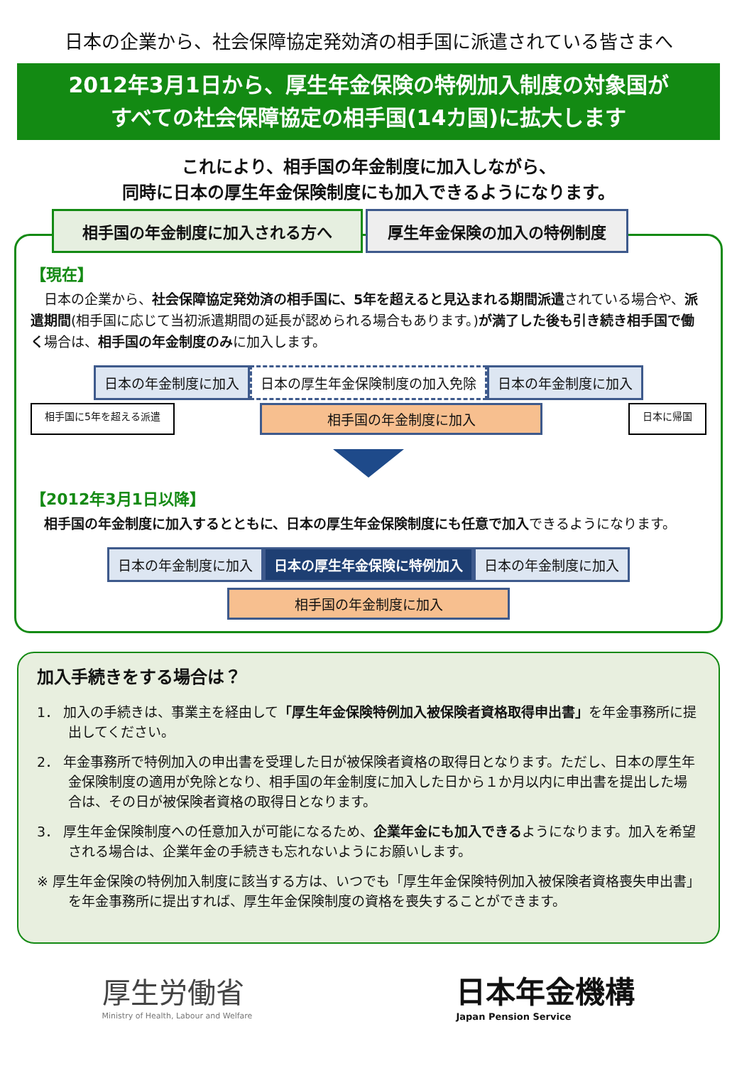日本の企業から、社会保障協定発効済の相手国に派遣されている皆さまへ
2012年3月1日から、厚生年金保険の特例加入制度の対象国が
すべての社会保障協定の相手国(14カ国)に拡大します
これにより、相手国の年金制度に加入しながら、
同時に日本の厚生年金保険制度にも加入できるようになります。
相手国の年金制度に加入される方へ 厚生年金保険の加入の特例制度
【現在】
　日本の企業から、社会保障協定発効済の相手国に、5年を超えると見込まれる期間派遣されている場合や、派遣期間(相手国に応じて当初派遣期間の延長が認められる場合もあります。)が満了した後も引き続き相手国で働く場合は、相手国の年金制度のみに加入します。
日本の年金制度に加入 日本の厚生年金保険制度の加入免除 日本の年金制度に加入
相手国に5年を超える派遣
相手国の年金制度に加入
日本に帰国
【2012年3月1日以降】
　相手国の年金制度に加入するとともに、日本の厚生年金保険制度にも任意で加入できるようになります。
日本の年金制度に加入 日本の厚生年金保険に特例加入 日本の年金制度に加入
相手国の年金制度に加入
加入手続きをする場合は？
1． 加入の手続きは、事業主を経由して「厚生年金保険特例加入被保険者資格取得申出書」を年金事務所に提出してください。
2． 年金事務所で特例加入の申出書を受理した日が被保険者資格の取得日となります。ただし、日本の厚生年金保険制度の適用が免除となり、相手国の年金制度に加入した日から１か月以内に申出書を提出した場合は、その日が被保険者資格の取得日となります。
3． 厚生年金保険制度への任意加入が可能になるため、企業年金にも加入できるようになります。加入を希望される場合は、企業年金の手続きも忘れないようにお願いします。
※ 厚生年金保険の特例加入制度に該当する方は、いつでも「厚生年金保険特例加入被保険者資格喪失申出書」を年金事務所に提出すれば、厚生年金保険制度の資格を喪失することができます。
厚生労働省
Ministry of Health, Labour and Welfare
日本年金機構
Japan Pension Service